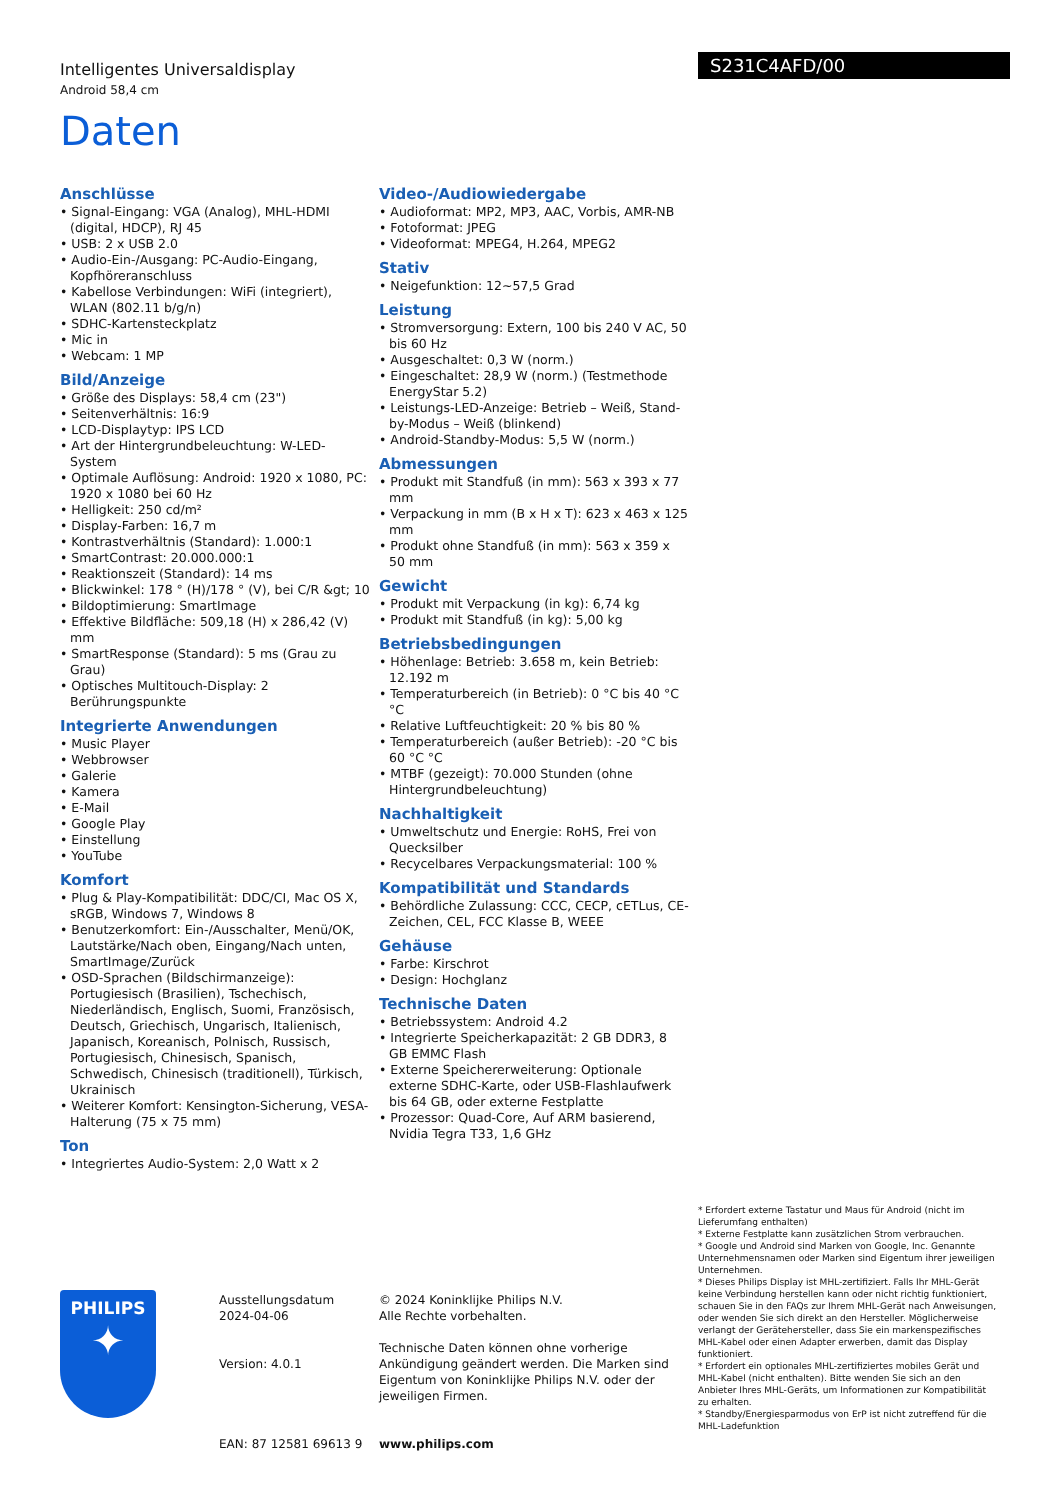Intelligentes Universaldisplay
Android 58,4 cm
S231C4AFD/00
Daten
Anschlüsse
• Signal-Eingang: VGA (Analog), MHL-HDMI (digital, HDCP), RJ 45
• USB: 2 x USB 2.0
• Audio-Ein-/Ausgang: PC-Audio-Eingang, Kopfhöreranschluss
• Kabellose Verbindungen: WiFi (integriert), WLAN (802.11 b/g/n)
• SDHC-Kartensteckplatz
• Mic in
• Webcam: 1 MP
Bild/Anzeige
• Größe des Displays: 58,4 cm (23")
• Seitenverhältnis: 16:9
• LCD-Displaytyp: IPS LCD
• Art der Hintergrundbeleuchtung: W-LED-System
• Optimale Auflösung: Android: 1920 x 1080, PC: 1920 x 1080 bei 60 Hz
• Helligkeit: 250 cd/m²
• Display-Farben: 16,7 m
• Kontrastverhältnis (Standard): 1.000:1
• SmartContrast: 20.000.000:1
• Reaktionszeit (Standard): 14 ms
• Blickwinkel: 178 ° (H)/178 ° (V), bei C/R &gt; 10
• Bildoptimierung: SmartImage
• Effektive Bildfläche: 509,18 (H) x 286,42 (V) mm
• SmartResponse (Standard): 5 ms (Grau zu Grau)
• Optisches Multitouch-Display: 2 Berührungspunkte
Integrierte Anwendungen
• Music Player
• Webbrowser
• Galerie
• Kamera
• E-Mail
• Google Play
• Einstellung
• YouTube
Komfort
• Plug & Play-Kompatibilität: DDC/CI, Mac OS X, sRGB, Windows 7, Windows 8
• Benutzerkomfort: Ein-/Ausschalter, Menü/OK, Lautstärke/Nach oben, Eingang/Nach unten, SmartImage/Zurück
• OSD-Sprachen (Bildschirmanzeige): Portugiesisch (Brasilien), Tschechisch, Niederländisch, Englisch, Suomi, Französisch, Deutsch, Griechisch, Ungarisch, Italienisch, Japanisch, Koreanisch, Polnisch, Russisch, Portugiesisch, Chinesisch, Spanisch, Schwedisch, Chinesisch (traditionell), Türkisch, Ukrainisch
• Weiterer Komfort: Kensington-Sicherung, VESA-Halterung (75 x 75 mm)
Ton
• Integriertes Audio-System: 2,0 Watt x 2
Video-/Audiowiedergabe
• Audioformat: MP2, MP3, AAC, Vorbis, AMR-NB
• Fotoformat: JPEG
• Videoformat: MPEG4, H.264, MPEG2
Stativ
• Neigefunktion: 12~57,5 Grad
Leistung
• Stromversorgung: Extern, 100 bis 240 V AC, 50 bis 60 Hz
• Ausgeschaltet: 0,3 W (norm.)
• Eingeschaltet: 28,9 W (norm.) (Testmethode EnergyStar 5.2)
• Leistungs-LED-Anzeige: Betrieb – Weiß, Stand-by-Modus – Weiß (blinkend)
• Android-Standby-Modus: 5,5 W (norm.)
Abmessungen
• Produkt mit Standfuß (in mm): 563 x 393 x 77 mm
• Verpackung in mm (B x H x T): 623 x 463 x 125 mm
• Produkt ohne Standfuß (in mm): 563 x 359 x 50 mm
Gewicht
• Produkt mit Verpackung (in kg): 6,74 kg
• Produkt mit Standfuß (in kg): 5,00 kg
Betriebsbedingungen
• Höhenlage: Betrieb: 3.658 m, kein Betrieb: 12.192 m
• Temperaturbereich (in Betrieb): 0 °C bis 40 °C °C
• Relative Luftfeuchtigkeit: 20 % bis 80 %
• Temperaturbereich (außer Betrieb): -20 °C bis 60 °C °C
• MTBF (gezeigt): 70.000 Stunden (ohne Hintergrundbeleuchtung)
Nachhaltigkeit
• Umweltschutz und Energie: RoHS, Frei von Quecksilber
• Recycelbares Verpackungsmaterial: 100 %
Kompatibilität und Standards
• Behördliche Zulassung: CCC, CECP, cETLus, CE-Zeichen, CEL, FCC Klasse B, WEEE
Gehäuse
• Farbe: Kirschrot
• Design: Hochglanz
Technische Daten
• Betriebssystem: Android 4.2
• Integrierte Speicherkapazität: 2 GB DDR3, 8 GB EMMC Flash
• Externe Speichererweiterung: Optionale externe SDHC-Karte, oder USB-Flashlaufwerk bis 64 GB, oder externe Festplatte
• Prozessor: Quad-Core, Auf ARM basierend, Nvidia Tegra T33, 1,6 GHz
* Erfordert externe Tastatur und Maus für Android (nicht im Lieferumfang enthalten)
* Externe Festplatte kann zusätzlichen Strom verbrauchen.
* Google und Android sind Marken von Google, Inc. Genannte Unternehmensnamen oder Marken sind Eigentum ihrer jeweiligen Unternehmen.
* Dieses Philips Display ist MHL-zertifiziert. Falls Ihr MHL-Gerät keine Verbindung herstellen kann oder nicht richtig funktioniert, schauen Sie in den FAQs zur Ihrem MHL-Gerät nach Anweisungen, oder wenden Sie sich direkt an den Hersteller. Möglicherweise verlangt der Gerätehersteller, dass Sie ein markenspezifisches MHL-Kabel oder einen Adapter erwerben, damit das Display funktioniert.
* Erfordert ein optionales MHL-zertifiziertes mobiles Gerät und MHL-Kabel (nicht enthalten). Bitte wenden Sie sich an den Anbieter Ihres MHL-Geräts, um Informationen zur Kompatibilität zu erhalten.
* Standby/Energiesparmodus von ErP ist nicht zutreffend für die MHL-Ladefunktion
PHILIPS
✦
Ausstellungsdatum
2024-04-06
Version: 4.0.1
EAN: 87 12581 69613 9
© 2024 Koninklijke Philips N.V.
Alle Rechte vorbehalten.
Technische Daten können ohne vorherige Ankündigung geändert werden. Die Marken sind Eigentum von Koninklijke Philips N.V. oder der jeweiligen Firmen.
www.philips.com